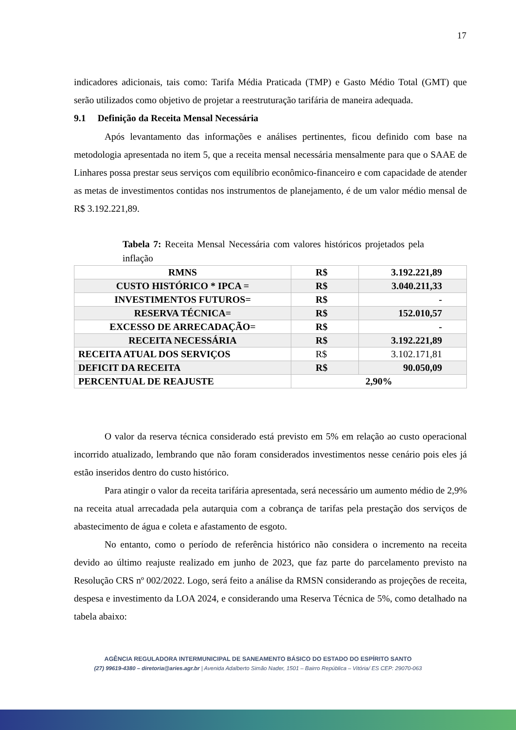17
indicadores adicionais, tais como: Tarifa Média Praticada (TMP) e Gasto Médio Total (GMT) que serão utilizados como objetivo de projetar a reestruturação tarifária de maneira adequada.
9.1 Definição da Receita Mensal Necessária
Após levantamento das informações e análises pertinentes, ficou definido com base na metodologia apresentada no item 5, que a receita mensal necessária mensalmente para que o SAAE de Linhares possa prestar seus serviços com equilíbrio econômico-financeiro e com capacidade de atender as metas de investimentos contidas nos instrumentos de planejamento, é de um valor médio mensal de R$ 3.192.221,89.
Tabela 7: Receita Mensal Necessária com valores históricos projetados pela inflação
| RMNS | R$ | 3.192.221,89 |
| CUSTO HISTÓRICO * IPCA = | R$ | 3.040.211,33 |
| INVESTIMENTOS FUTUROS= | R$ | - |
| RESERVA TÉCNICA= | R$ | 152.010,57 |
| EXCESSO DE ARRECADAÇÃO= | R$ | - |
| RECEITA NECESSÁRIA | R$ | 3.192.221,89 |
| RECEITA ATUAL DOS SERVIÇOS | R$ | 3.102.171,81 |
| DEFICIT DA RECEITA | R$ | 90.050,09 |
| PERCENTUAL DE REAJUSTE | 2,90% | |
O valor da reserva técnica considerado está previsto em 5% em relação ao custo operacional incorrido atualizado, lembrando que não foram considerados investimentos nesse cenário pois eles já estão inseridos dentro do custo histórico.
Para atingir o valor da receita tarifária apresentada, será necessário um aumento médio de 2,9% na receita atual arrecadada pela autarquia com a cobrança de tarifas pela prestação dos serviços de abastecimento de água e coleta e afastamento de esgoto.
No entanto, como o período de referência histórico não considera o incremento na receita devido ao último reajuste realizado em junho de 2023, que faz parte do parcelamento previsto na Resolução CRS nº 002/2022. Logo, será feito a análise da RMSN considerando as projeções de receita, despesa e investimento da LOA 2024, e considerando uma Reserva Técnica de 5%, como detalhado na tabela abaixo:
AGÊNCIA REGULADORA INTERMUNICIPAL DE SANEAMENTO BÁSICO DO ESTADO DO ESPÍRITO SANTO
(27) 99619-4380 – diretoria@aries.agr.br | Avenida Adalberto Simão Nader, 1501 – Bairro República – Vitória/ ES CEP: 29070-063